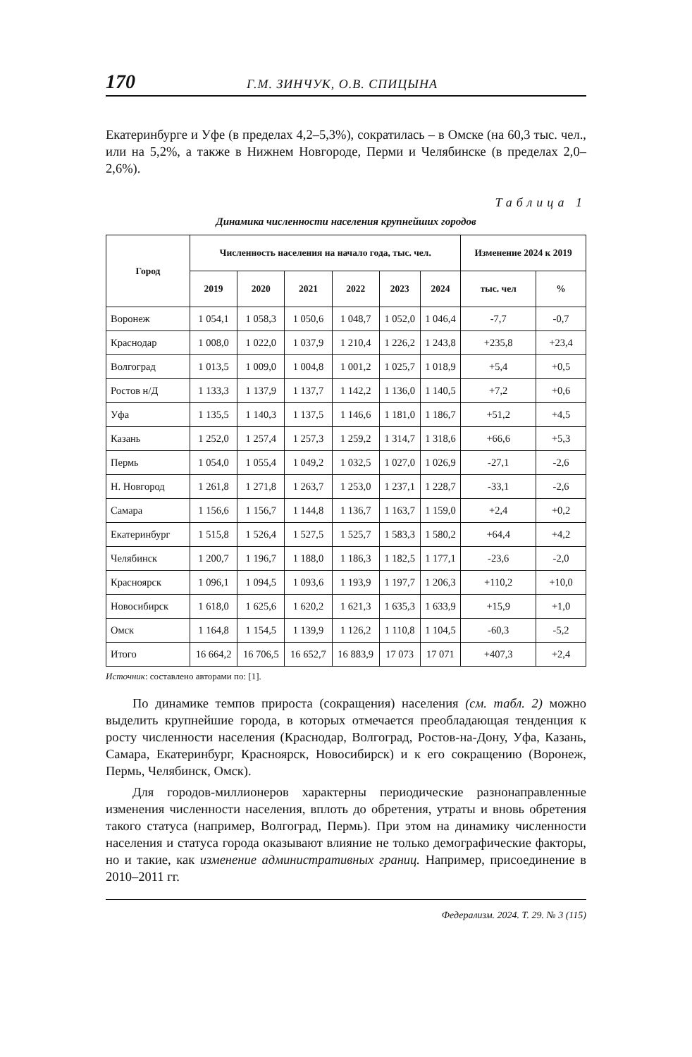170 Г.М. ЗИНЧУК, О.В. СПИЦЫНА
Екатеринбурге и Уфе (в пределах 4,2–5,3%), сократилась – в Омске (на 60,3 тыс. чел., или на 5,2%, а также в Нижнем Новгороде, Перми и Челябинске (в пределах 2,0–2,6%).
Таблица 1
Динамика численности населения крупнейших городов
| Город | Численность населения на начало года, тыс. чел. | | | | | | Изменение 2024 к 2019 | |
| --- | --- | --- | --- | --- | --- | --- | --- | --- |
| | 2019 | 2020 | 2021 | 2022 | 2023 | 2024 | тыс. чел | % |
| Воронеж | 1 054,1 | 1 058,3 | 1 050,6 | 1 048,7 | 1 052,0 | 1 046,4 | -7,7 | -0,7 |
| Краснодар | 1 008,0 | 1 022,0 | 1 037,9 | 1 210,4 | 1 226,2 | 1 243,8 | +235,8 | +23,4 |
| Волгоград | 1 013,5 | 1 009,0 | 1 004,8 | 1 001,2 | 1 025,7 | 1 018,9 | +5,4 | +0,5 |
| Ростов н/Д | 1 133,3 | 1 137,9 | 1 137,7 | 1 142,2 | 1 136,0 | 1 140,5 | +7,2 | +0,6 |
| Уфа | 1 135,5 | 1 140,3 | 1 137,5 | 1 146,6 | 1 181,0 | 1 186,7 | +51,2 | +4,5 |
| Казань | 1 252,0 | 1 257,4 | 1 257,3 | 1 259,2 | 1 314,7 | 1 318,6 | +66,6 | +5,3 |
| Пермь | 1 054,0 | 1 055,4 | 1 049,2 | 1 032,5 | 1 027,0 | 1 026,9 | -27,1 | -2,6 |
| Н. Новгород | 1 261,8 | 1 271,8 | 1 263,7 | 1 253,0 | 1 237,1 | 1 228,7 | -33,1 | -2,6 |
| Самара | 1 156,6 | 1 156,7 | 1 144,8 | 1 136,7 | 1 163,7 | 1 159,0 | +2,4 | +0,2 |
| Екатеринбург | 1 515,8 | 1 526,4 | 1 527,5 | 1 525,7 | 1 583,3 | 1 580,2 | +64,4 | +4,2 |
| Челябинск | 1 200,7 | 1 196,7 | 1 188,0 | 1 186,3 | 1 182,5 | 1 177,1 | -23,6 | -2,0 |
| Красноярск | 1 096,1 | 1 094,5 | 1 093,6 | 1 193,9 | 1 197,7 | 1 206,3 | +110,2 | +10,0 |
| Новосибирск | 1 618,0 | 1 625,6 | 1 620,2 | 1 621,3 | 1 635,3 | 1 633,9 | +15,9 | +1,0 |
| Омск | 1 164,8 | 1 154,5 | 1 139,9 | 1 126,2 | 1 110,8 | 1 104,5 | -60,3 | -5,2 |
| Итого | 16 664,2 | 16 706,5 | 16 652,7 | 16 883,9 | 17 073 | 17 071 | +407,3 | +2,4 |
Источник: составлено авторами по: [1].
По динамике темпов прироста (сокращения) населения (см. табл. 2) можно выделить крупнейшие города, в которых отмечается преобладающая тенденция к росту численности населения (Краснодар, Волгоград, Ростов-на-Дону, Уфа, Казань, Самара, Екатеринбург, Красноярск, Новосибирск) и к его сокращению (Воронеж, Пермь, Челябинск, Омск).
Для городов-миллионеров характерны периодические разнонаправленные изменения численности населения, вплоть до обретения, утраты и вновь обретения такого статуса (например, Волгоград, Пермь). При этом на динамику численности населения и статуса города оказывают влияние не только демографические факторы, но и такие, как изменение административных границ. Например, присоединение в 2010–2011 гг.
Федерализм. 2024. Т. 29. № 3 (115)